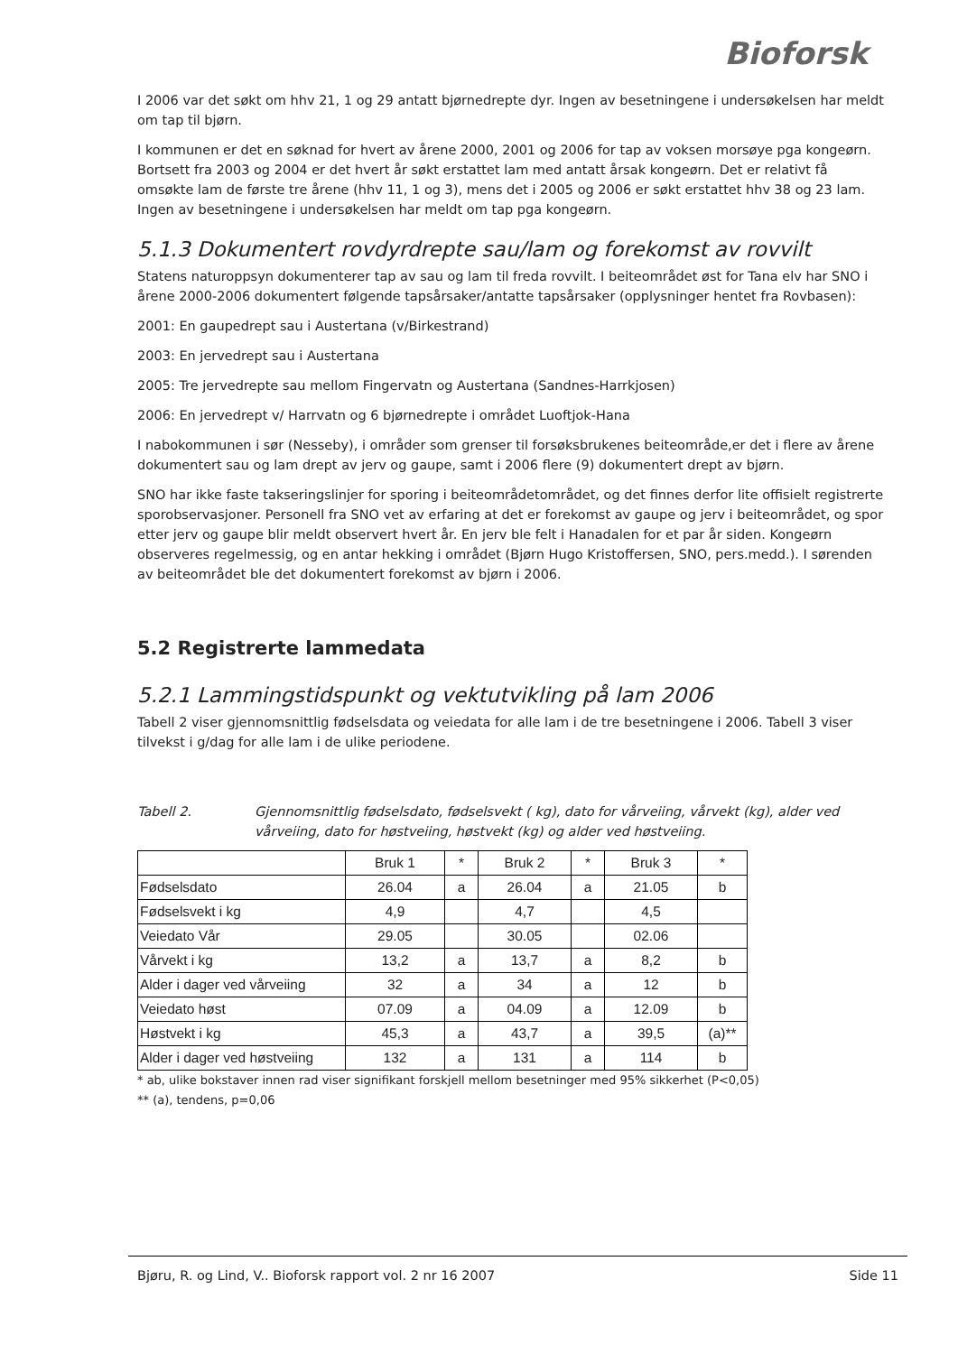Bioforsk
I 2006 var det søkt om hhv 21, 1 og 29 antatt bjørnedrepte dyr. Ingen av besetningene i undersøkelsen har meldt om tap til bjørn.
I kommunen er det en søknad for hvert av årene 2000, 2001 og 2006 for tap av voksen morsøye pga kongeørn. Bortsett fra 2003 og 2004 er det hvert år søkt erstattet lam med antatt årsak kongeørn. Det er relativt få omsøkte lam de første tre årene (hhv 11, 1 og 3), mens det i 2005 og 2006 er søkt erstattet hhv 38 og 23 lam. Ingen av besetningene i undersøkelsen har meldt om tap pga kongeørn.
5.1.3 Dokumentert rovdyrdrepte sau/lam og forekomst av rovvilt
Statens naturoppsyn dokumenterer tap av sau og lam til freda rovvilt. I beiteområdet øst for Tana elv har SNO i årene 2000-2006 dokumentert følgende tapsårsaker/antatte tapsårsaker (opplysninger hentet fra Rovbasen):
2001: En gaupedrept sau i Austertana (v/Birkestrand)
2003: En jervedrept sau i Austertana
2005: Tre jervedrepte sau mellom Fingervatn og Austertana (Sandnes-Harrkjosen)
2006: En jervedrept v/ Harrvatn og 6 bjørnedrepte i området Luoftjok-Hana
I nabokommunen i sør (Nesseby), i områder som grenser til forsøksbrukenes beiteområde,er det i flere av årene dokumentert sau og lam drept av jerv og gaupe, samt i 2006 flere (9) dokumentert drept av bjørn.
SNO har ikke faste takseringslinjer for sporing i beiteområdetområdet, og det finnes derfor lite offisielt registrerte sporobservasjoner. Personell fra SNO vet av erfaring at det er forekomst av gaupe og jerv i beiteområdet, og spor etter jerv og gaupe blir meldt observert hvert år. En jerv ble felt i Hanadalen for et par år siden. Kongeørn observeres regelmessig, og en antar hekking i området (Bjørn Hugo Kristoffersen, SNO, pers.medd.). I sørenden av beiteområdet ble det dokumentert forekomst av bjørn i 2006.
5.2 Registrerte lammedata
5.2.1 Lammingstidspunkt og vektutvikling på lam 2006
Tabell 2 viser gjennomsnittlig fødselsdata og veiedata for alle lam i de tre besetningene i 2006. Tabell 3 viser tilvekst i g/dag for alle lam i de ulike periodene.
Tabell 2. Gjennomsnittlig fødselsdato, fødselsvekt ( kg), dato for vårveiing, vårvekt (kg), alder ved vårveiing, dato for høstveiing, høstvekt (kg) og alder ved høstveiing.
| | Bruk 1 | * | Bruk 2 | * | Bruk 3 | * |
| Fødselsdato | 26.04 | a | 26.04 | a | 21.05 | b |
| Fødselsvekt i kg | 4,9 | | 4,7 | | 4,5 | |
| Veiedato Vår | 29.05 | | 30.05 | | 02.06 | |
| Vårvekt i kg | 13,2 | a | 13,7 | a | 8,2 | b |
| Alder i dager ved vårveiing | 32 | a | 34 | a | 12 | b |
| Veiedato høst | 07.09 | a | 04.09 | a | 12.09 | b |
| Høstvekt i kg | 45,3 | a | 43,7 | a | 39,5 | (a)** |
| Alder i dager ved høstveiing | 132 | a | 131 | a | 114 | b |
* ab, ulike bokstaver innen rad viser signifikant forskjell mellom besetninger med 95% sikkerhet (P<0,05)
** (a), tendens, p=0,06
Bjøru, R. og Lind, V.. Bioforsk rapport vol. 2 nr 16 2007 Side 11